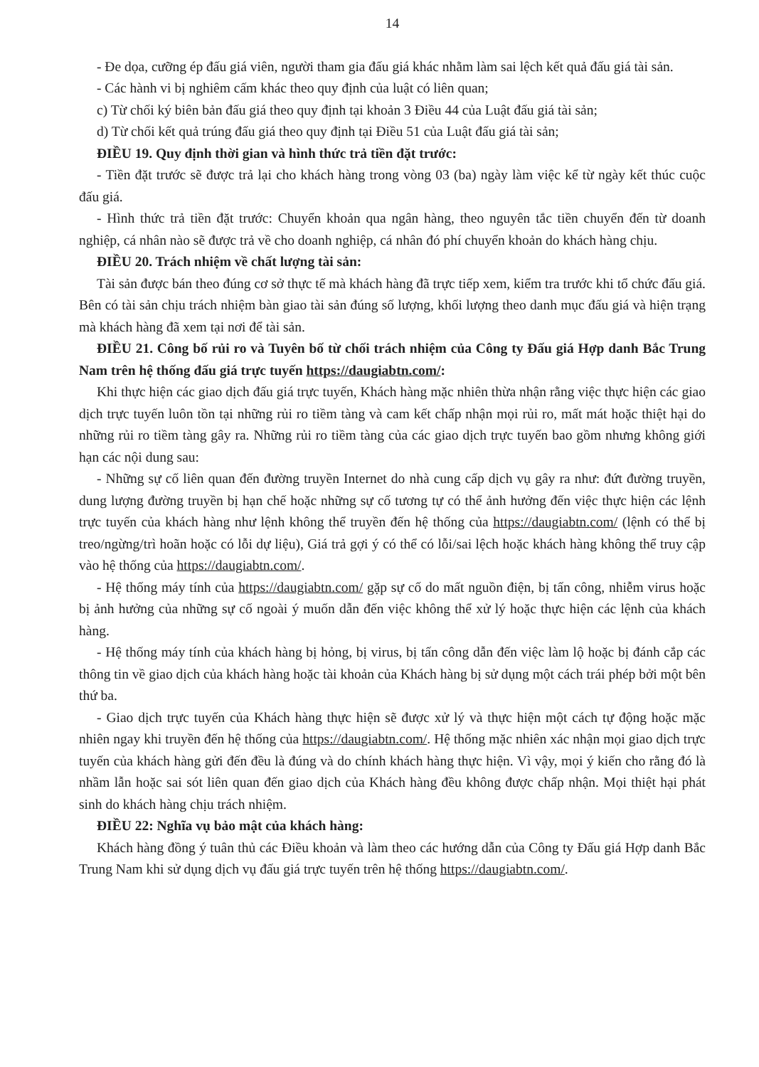14
- Đe dọa, cưỡng ép đấu giá viên, người tham gia đấu giá khác nhằm làm sai lệch kết quả đấu giá tài sản.
- Các hành vi bị nghiêm cấm khác theo quy định của luật có liên quan;
c) Từ chối ký biên bản đấu giá theo quy định tại khoản 3 Điều 44 của Luật đấu giá tài sản;
d) Từ chối kết quả trúng đấu giá theo quy định tại Điều 51 của Luật đấu giá tài sản;
ĐIỀU 19. Quy định thời gian và hình thức trả tiền đặt trước:
- Tiền đặt trước sẽ được trả lại cho khách hàng trong vòng 03 (ba) ngày làm việc kể từ ngày kết thúc cuộc đấu giá.
- Hình thức trả tiền đặt trước: Chuyển khoản qua ngân hàng, theo nguyên tắc tiền chuyển đến từ doanh nghiệp, cá nhân nào sẽ được trả về cho doanh nghiệp, cá nhân đó phí chuyển khoản do khách hàng chịu.
ĐIỀU 20. Trách nhiệm về chất lượng tài sản:
Tài sản được bán theo đúng cơ sở thực tế mà khách hàng đã trực tiếp xem, kiểm tra trước khi tổ chức đấu giá. Bên có tài sản chịu trách nhiệm bàn giao tài sản đúng số lượng, khối lượng theo danh mục đấu giá và hiện trạng mà khách hàng đã xem tại nơi để tài sản.
ĐIỀU 21. Công bố rủi ro và Tuyên bố từ chối trách nhiệm của Công ty Đấu giá Hợp danh Bắc Trung Nam trên hệ thống đấu giá trực tuyến https://daugiabtn.com/:
Khi thực hiện các giao dịch đấu giá trực tuyến, Khách hàng mặc nhiên thừa nhận rằng việc thực hiện các giao dịch trực tuyến luôn tồn tại những rủi ro tiềm tàng và cam kết chấp nhận mọi rủi ro, mất mát hoặc thiệt hại do những rủi ro tiềm tàng gây ra. Những rủi ro tiềm tàng của các giao dịch trực tuyến bao gồm nhưng không giới hạn các nội dung sau:
- Những sự cố liên quan đến đường truyền Internet do nhà cung cấp dịch vụ gây ra như: đứt đường truyền, dung lượng đường truyền bị hạn chế hoặc những sự cố tương tự có thể ảnh hưởng đến việc thực hiện các lệnh trực tuyến của khách hàng như lệnh không thể truyền đến hệ thống của https://daugiabtn.com/ (lệnh có thể bị treo/ngừng/trì hoãn hoặc có lỗi dự liệu), Giá trả gợi ý có thể có lỗi/sai lệch hoặc khách hàng không thể truy cập vào hệ thống của https://daugiabtn.com/.
- Hệ thống máy tính của https://daugiabtn.com/ gặp sự cố do mất nguồn điện, bị tấn công, nhiễm virus hoặc bị ảnh hưởng của những sự cố ngoài ý muốn dẫn đến việc không thể xử lý hoặc thực hiện các lệnh của khách hàng.
- Hệ thống máy tính của khách hàng bị hỏng, bị virus, bị tấn công dẫn đến việc làm lộ hoặc bị đánh cắp các thông tin về giao dịch của khách hàng hoặc tài khoản của Khách hàng bị sử dụng một cách trái phép bởi một bên thứ ba.
- Giao dịch trực tuyến của Khách hàng thực hiện sẽ được xử lý và thực hiện một cách tự động hoặc mặc nhiên ngay khi truyền đến hệ thống của https://daugiabtn.com/. Hệ thống mặc nhiên xác nhận mọi giao dịch trực tuyến của khách hàng gửi đến đều là đúng và do chính khách hàng thực hiện. Vì vậy, mọi ý kiến cho rằng đó là nhầm lẫn hoặc sai sót liên quan đến giao dịch của Khách hàng đều không được chấp nhận. Mọi thiệt hại phát sinh do khách hàng chịu trách nhiệm.
ĐIỀU 22: Nghĩa vụ bảo mật của khách hàng:
Khách hàng đồng ý tuân thủ các Điều khoản và làm theo các hướng dẫn của Công ty Đấu giá Hợp danh Bắc Trung Nam khi sử dụng dịch vụ đấu giá trực tuyến trên hệ thống https://daugiabtn.com/.